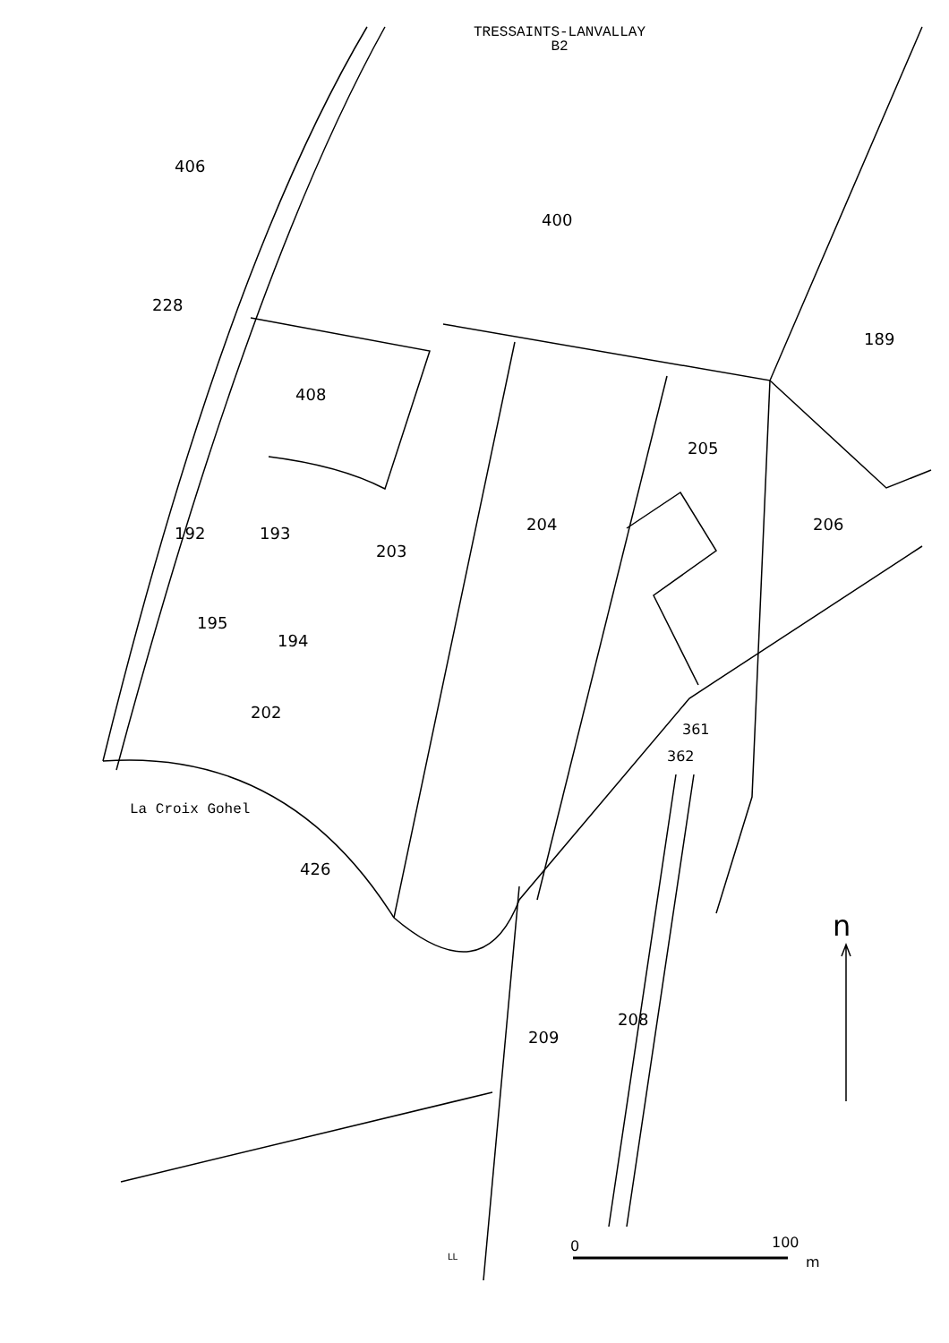TRESSAINTS-LANVALLAY
B2
406
400
228
189
408
205
192 193
203
204 206
195
194
202
361
362
La Croix Gohel
426
n
209
208
LL
0 100
m